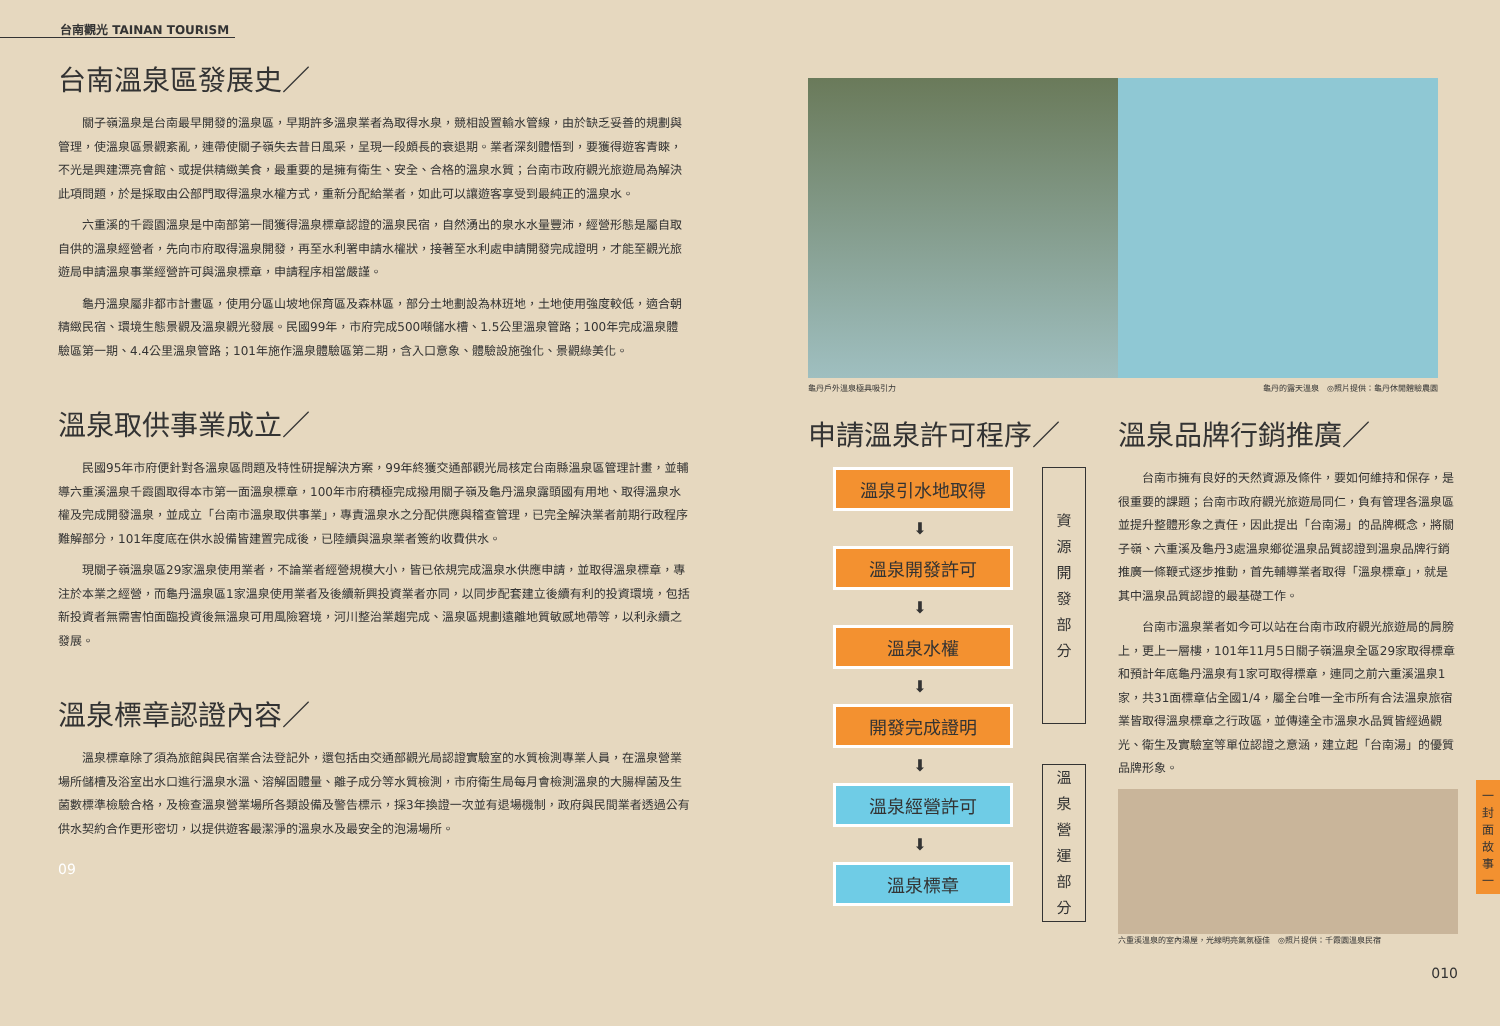台南觀光 TAINAN TOURISM
台南溫泉區發展史／
關子嶺溫泉是台南最早開發的溫泉區，早期許多溫泉業者為取得水泉，競相設置輸水管線，由於缺乏妥善的規劃與管理，使溫泉區景觀紊亂，連帶使關子嶺失去昔日風采，呈現一段頗長的衰退期。業者深刻體悟到，要獲得遊客青睞，不光是興建漂亮會館、或提供精緻美食，最重要的是擁有衛生、安全、合格的溫泉水質；台南市政府觀光旅遊局為解決此項問題，於是採取由公部門取得溫泉水權方式，重新分配給業者，如此可以讓遊客享受到最純正的溫泉水。
六重溪的千霞園溫泉是中南部第一間獲得溫泉標章認證的溫泉民宿，自然湧出的泉水水量豐沛，經營形態是屬自取自供的溫泉經營者，先向市府取得溫泉開發，再至水利署申請水權狀，接著至水利處申請開發完成證明，才能至觀光旅遊局申請溫泉事業經營許可與溫泉標章，申請程序相當嚴謹。
龜丹溫泉屬非都市計畫區，使用分區山坡地保育區及森林區，部分土地劃設為林班地，土地使用強度較低，適合朝精緻民宿、環境生態景觀及溫泉觀光發展。民國99年，市府完成500噸儲水槽、1.5公里溫泉管路；100年完成溫泉體驗區第一期、4.4公里溫泉管路；101年施作溫泉體驗區第二期，含入口意象、體驗設施強化、景觀綠美化。
溫泉取供事業成立／
民國95年市府便針對各溫泉區問題及特性研提解決方案，99年終獲交通部觀光局核定台南縣溫泉區管理計畫，並輔導六重溪溫泉千霞園取得本市第一面溫泉標章，100年市府積極完成撥用關子嶺及龜丹溫泉露頭國有用地、取得溫泉水權及完成開發溫泉，並成立「台南市溫泉取供事業」，專責溫泉水之分配供應與稽查管理，已完全解決業者前期行政程序難解部分，101年度底在供水設備皆建置完成後，已陸續與溫泉業者簽約收費供水。
現關子嶺溫泉區29家溫泉使用業者，不論業者經營規模大小，皆已依規完成溫泉水供應申請，並取得溫泉標章，專注於本業之經營，而龜丹溫泉區1家溫泉使用業者及後續新興投資業者亦同，以同步配套建立後續有利的投資環境，包括新投資者無需害怕面臨投資後無溫泉可用風險窘境，河川整治業趨完成、溫泉區規劃遠離地質敏感地帶等，以利永續之發展。
溫泉標章認證內容／
溫泉標章除了須為旅館與民宿業合法登記外，還包括由交通部觀光局認證實驗室的水質檢測專業人員，在溫泉營業場所儲槽及浴室出水口進行溫泉水溫、溶解固體量、離子成分等水質檢測，市府衛生局每月會檢測溫泉的大腸桿菌及生菌數標準檢驗合格，及檢查溫泉營業場所各類設備及警告標示，採3年換證一次並有退場機制，政府與民間業者透過公有供水契約合作更形密切，以提供遊客最潔淨的溫泉水及最安全的泡湯場所。
09
龜丹戶外溫泉極具吸引力 龜丹的露天溫泉　◎照片提供：龜丹休閒體驗農園
申請溫泉許可程序／
溫泉引水地取得
⬇
溫泉開發許可
⬇
溫泉水權
⬇
開發完成證明
⬇
溫泉經營許可
⬇
溫泉標章
資
源
開
發
部
分
溫
泉
營
運
部
分
溫泉品牌行銷推廣／
台南市擁有良好的天然資源及條件，要如何維持和保存，是很重要的課題；台南市政府觀光旅遊局同仁，負有管理各溫泉區並提升整體形象之責任，因此提出「台南湯」的品牌概念，將關子嶺、六重溪及龜丹3處溫泉鄉從溫泉品質認證到溫泉品牌行銷推廣一條鞭式逐步推動，首先輔導業者取得「溫泉標章」，就是其中溫泉品質認證的最基礎工作。
台南市溫泉業者如今可以站在台南市政府觀光旅遊局的肩膀上，更上一層樓，101年11月5日關子嶺溫泉全區29家取得標章和預計年底龜丹溫泉有1家可取得標章，連同之前六重溪溫泉1家，共31面標章佔全國1/4，屬全台唯一全市所有合法溫泉旅宿業皆取得溫泉標章之行政區，並傳達全市溫泉水品質皆經過觀光、衛生及實驗室等單位認證之意涵，建立起「台南湯」的優質品牌形象。
六重溪溫泉的室內湯屋，光線明亮氣氛極佳　◎照片提供：千霞園溫泉民宿
010
一
封
面
故
事
一